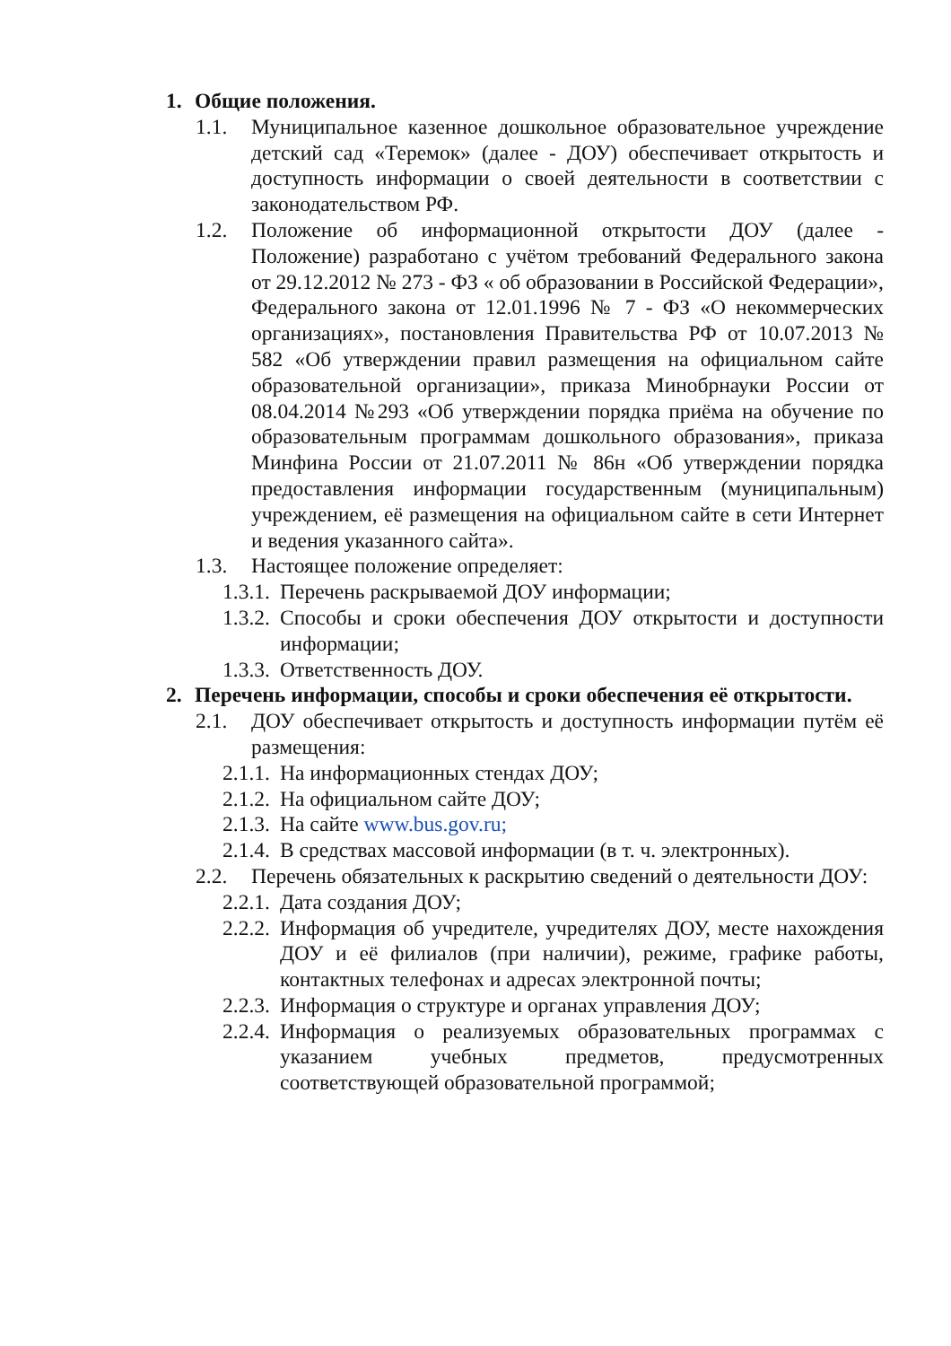1. Общие положения.
1.1. Муниципальное казенное дошкольное образовательное учреждение детский сад «Теремок» (далее - ДОУ) обеспечивает открытость и доступность информации о своей деятельности в соответствии с законодательством РФ.
1.2. Положение об информационной открытости ДОУ (далее - Положение) разработано с учётом требований Федерального закона от 29.12.2012 № 273 - ФЗ « об образовании в Российской Федерации», Федерального закона от 12.01.1996 № 7 - ФЗ «О некоммерческих организациях», постановления Правительства РФ от 10.07.2013 № 582 «Об утверждении правил размещения на официальном сайте образовательной организации», приказа Минобрнауки России от 08.04.2014 №293 «Об утверждении порядка приёма на обучение по образовательным программам дошкольного образования», приказа Минфина России от 21.07.2011 № 86н «Об утверждении порядка предоставления информации государственным (муниципальным) учреждением, её размещения на официальном сайте в сети Интернет и ведения указанного сайта».
1.3. Настоящее положение определяет:
1.3.1. Перечень раскрываемой ДОУ информации;
1.3.2. Способы и сроки обеспечения ДОУ открытости и доступности информации;
1.3.3. Ответственность ДОУ.
2. Перечень информации, способы и сроки обеспечения её открытости.
2.1. ДОУ обеспечивает открытость и доступность информации путём её размещения:
2.1.1. На информационных стендах ДОУ;
2.1.2. На официальном сайте ДОУ;
2.1.3. На сайте www.bus.gov.ru;
2.1.4. В средствах массовой информации (в т. ч. электронных).
2.2. Перечень обязательных к раскрытию сведений о деятельности ДОУ:
2.2.1. Дата создания ДОУ;
2.2.2. Информация об учредителе, учредителях ДОУ, месте нахождения ДОУ и её филиалов (при наличии), режиме, графике работы, контактных телефонах и адресах электронной почты;
2.2.3. Информация о структуре и органах управления ДОУ;
2.2.4. Информация о реализуемых образовательных программах с указанием учебных предметов, предусмотренных соответствующей образовательной программой;